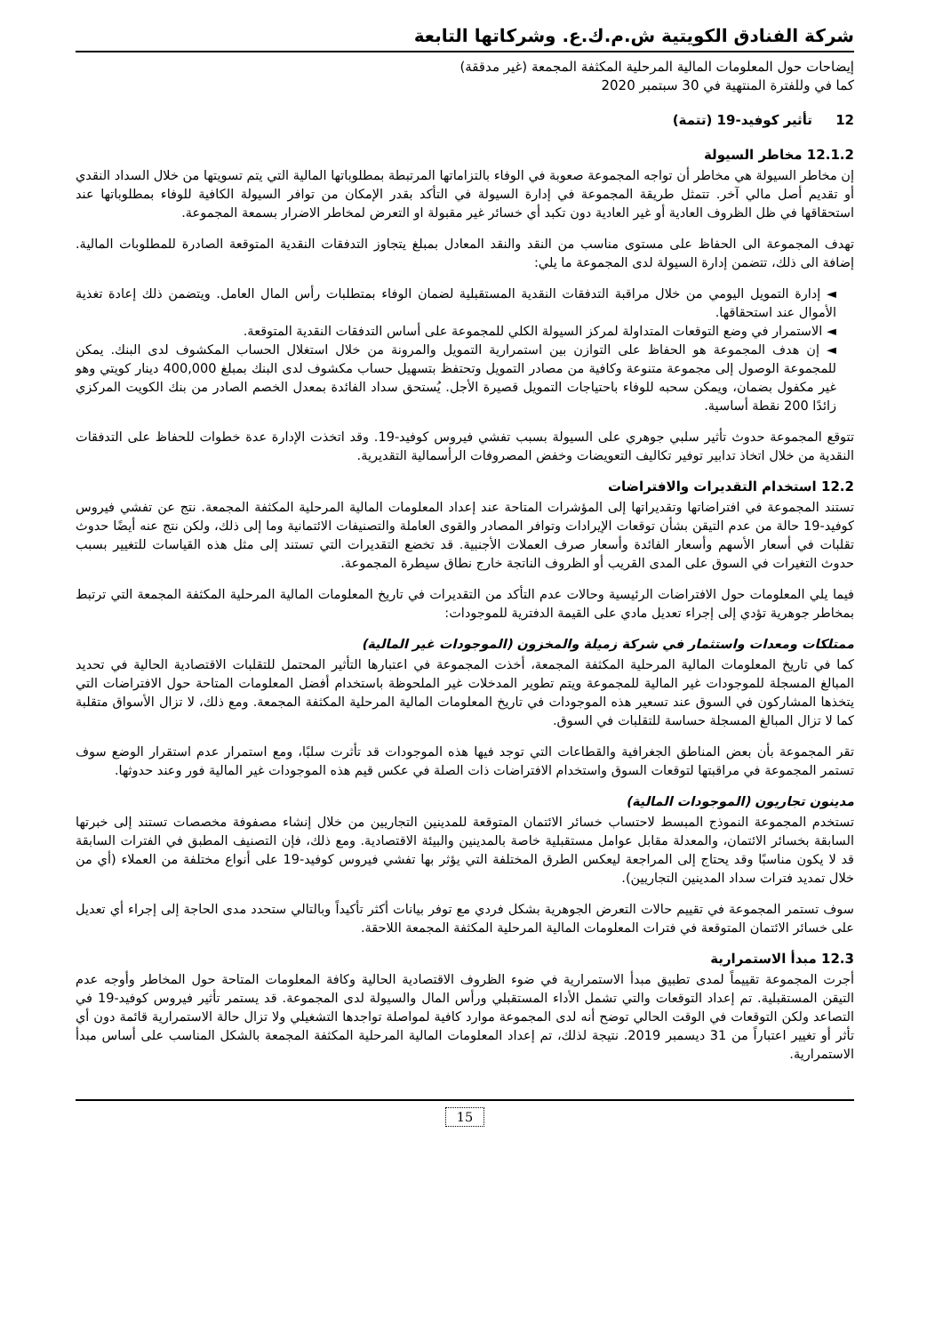شركة الفنادق الكويتية ش.م.ك.ع. وشركاتها التابعة
إيضاحات حول المعلومات المالية المرحلية المكثفة المجمعة (غير مدققة)
كما في وللفترة المنتهية في 30 سبتمبر 2020
12 تأثير كوفيد-19 (تتمة)
12.1.2 مخاطر السيولة
إن مخاطر السيولة هي مخاطر أن تواجه المجموعة صعوبة في الوفاء بالتزاماتها المرتبطة بمطلوباتها المالية التي يتم تسويتها من خلال السداد النقدي أو تقديم أصل مالي آخر. تتمثل طريقة المجموعة في إدارة السيولة في التأكد بقدر الإمكان من توافر السيولة الكافية للوفاء بمطلوباتها عند استحقاقها في ظل الظروف العادية أو غير العادية دون تكبد أي خسائر غير مقبولة او التعرض لمخاطر الاضرار بسمعة المجموعة.
تهدف المجموعة الى الحفاظ على مستوى مناسب من النقد والنقد المعادل بمبلغ يتجاوز التدفقات النقدية المتوقعة الصادرة للمطلوبات المالية. إضافة الى ذلك، تتضمن إدارة السيولة لدى المجموعة ما يلي:
◄ إدارة التمويل اليومي من خلال مراقبة التدفقات النقدية المستقبلية لضمان الوفاء بمتطلبات رأس المال العامل. ويتضمن ذلك إعادة تغذية الأموال عند استحقاقها.
◄ الاستمرار في وضع التوقعات المتداولة لمركز السيولة الكلي للمجموعة على أساس التدفقات النقدية المتوقعة.
◄ إن هدف المجموعة هو الحفاظ على التوازن بين استمرارية التمويل والمرونة من خلال استغلال الحساب المكشوف لدى البنك. يمكن للمجموعة الوصول إلى مجموعة متنوعة وكافية من مصادر التمويل وتحتفظ بتسهيل حساب مكشوف لدى البنك بمبلغ 400,000 دينار كويتي وهو غير مكفول بضمان، ويمكن سحبه للوفاء باحتياجات التمويل قصيرة الأجل. يُستحق سداد الفائدة بمعدل الخصم الصادر من بنك الكويت المركزي زائدًا 200 نقطة أساسية.
تتوقع المجموعة حدوث تأثير سلبي جوهري على السيولة بسبب تفشي فيروس كوفيد-19. وقد اتخذت الإدارة عدة خطوات للحفاظ على التدفقات النقدية من خلال اتخاذ تدابير توفير تكاليف التعويضات وخفض المصروفات الرأسمالية التقديرية.
12.2 استخدام التقديرات والافتراضات
تستند المجموعة في افتراضاتها وتقديراتها إلى المؤشرات المتاحة عند إعداد المعلومات المالية المرحلية المكثفة المجمعة. نتج عن تفشي فيروس كوفيد-19 حالة من عدم التيقن بشأن توقعات الإيرادات وتوافر المصادر والقوى العاملة والتصنيفات الائتمانية وما إلى ذلك، ولكن نتج عنه أيضًا حدوث تقلبات في أسعار الأسهم وأسعار الفائدة وأسعار صرف العملات الأجنبية. قد تخضع التقديرات التي تستند إلى مثل هذه القياسات للتغيير بسبب حدوث التغيرات في السوق على المدى القريب أو الظروف الناتجة خارج نطاق سيطرة المجموعة.
فيما يلي المعلومات حول الافتراضات الرئيسية وحالات عدم التأكد من التقديرات في تاريخ المعلومات المالية المرحلية المكثفة المجمعة التي ترتبط بمخاطر جوهرية تؤدي إلى إجراء تعديل مادي على القيمة الدفترية للموجودات:
ممتلكات ومعدات واستثمار في شركة زميلة والمخزون (الموجودات غير المالية)
كما في تاريخ المعلومات المالية المرحلية المكثفة المجمعة، أخذت المجموعة في اعتبارها التأثير المحتمل للتقلبات الاقتصادية الحالية في تحديد المبالغ المسجلة للموجودات غير المالية للمجموعة ويتم تطوير المدخلات غير الملحوظة باستخدام أفضل المعلومات المتاحة حول الافتراضات التي يتخذها المشاركون في السوق عند تسعير هذه الموجودات في تاريخ المعلومات المالية المرحلية المكثفة المجمعة. ومع ذلك، لا تزال الأسواق متقلبة كما لا تزال المبالغ المسجلة حساسة للتقلبات في السوق.
تقر المجموعة بأن بعض المناطق الجغرافية والقطاعات التي توجد فيها هذه الموجودات قد تأثرت سلبًا، ومع استمرار عدم استقرار الوضع سوف تستمر المجموعة في مراقبتها لتوقعات السوق واستخدام الافتراضات ذات الصلة في عكس قيم هذه الموجودات غير المالية فور وعند حدوثها.
مدينون تجاريون (الموجودات المالية)
تستخدم المجموعة النموذج المبسط لاحتساب خسائر الائتمان المتوقعة للمدينين التجاريين من خلال إنشاء مصفوفة مخصصات تستند إلى خبرتها السابقة بخسائر الائتمان، والمعدلة مقابل عوامل مستقبلية خاصة بالمدينين والبيئة الاقتصادية. ومع ذلك، فإن التصنيف المطبق في الفترات السابقة قد لا يكون مناسبًا وقد يحتاج إلى المراجعة ليعكس الطرق المختلفة التي يؤثر بها تفشي فيروس كوفيد-19 على أنواع مختلفة من العملاء (أي من خلال تمديد فترات سداد المدينين التجاريين).
سوف تستمر المجموعة في تقييم حالات التعرض الجوهرية بشكل فردي مع توفر بيانات أكثر تأكيداً وبالتالي ستحدد مدى الحاجة إلى إجراء أي تعديل على خسائر الائتمان المتوقعة في فترات المعلومات المالية المرحلية المكثفة المجمعة اللاحقة.
12.3 مبدأ الاستمرارية
أجرت المجموعة تقييماً لمدى تطبيق مبدأ الاستمرارية في ضوء الظروف الاقتصادية الحالية وكافة المعلومات المتاحة حول المخاطر وأوجه عدم التيقن المستقبلية. تم إعداد التوقعات والتي تشمل الأداء المستقبلي ورأس المال والسيولة لدى المجموعة. قد يستمر تأثير فيروس كوفيد-19 في التصاعد ولكن التوقعات في الوقت الحالي توضح أنه لدى المجموعة موارد كافية لمواصلة تواجدها التشغيلي ولا تزال حالة الاستمرارية قائمة دون أي تأثر أو تغيير اعتباراً من 31 ديسمبر 2019. نتيجة لذلك، تم إعداد المعلومات المالية المرحلية المكثفة المجمعة بالشكل المناسب على أساس مبدأ الاستمرارية.
15